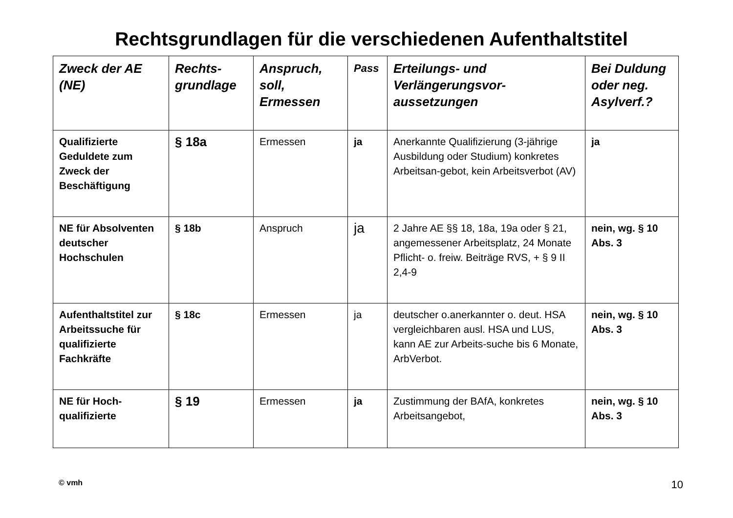Rechtsgrundlagen für die verschiedenen Aufenthaltstitel
| Zweck der AE (NE) | Rechts-grundlage | Anspruch, soll, Ermessen | Pass | Erteilungs- und Verlängerungsvor-aussetzungen | Bei Duldung oder neg. Asylverf.? |
| --- | --- | --- | --- | --- | --- |
| Qualifizierte Geduldete zum Zweck der Beschäftigung | § 18a | Ermessen | ja | Anerkannte Qualifizierung (3-jährige Ausbildung oder Studium) konkretes Arbeitsan-gebot, kein Arbeitsverbot (AV) | ja |
| NE für Absolventen deutscher Hochschulen | § 18b | Anspruch | ja | 2 Jahre AE §§ 18, 18a, 19a oder § 21, angemessener Arbeitsplatz, 24 Monate Pflicht- o. freiw. Beiträge RVS, + § 9 II 2,4-9 | nein, wg. § 10 Abs. 3 |
| Aufenthaltstitel zur Arbeitssuche für qualifizierte Fachkräfte | § 18c | Ermessen | ja | deutscher o.anerkannter o. deut. HSA vergleichbaren ausl. HSA und LUS, kann AE zur Arbeits-suche bis 6 Monate, ArbVerbot. | nein, wg. § 10 Abs. 3 |
| NE für Hoch-qualifizierte | § 19 | Ermessen | ja | Zustimmung der BAfA, konkretes Arbeitsangebot, | nein, wg. § 10 Abs. 3 |
© vmh 10